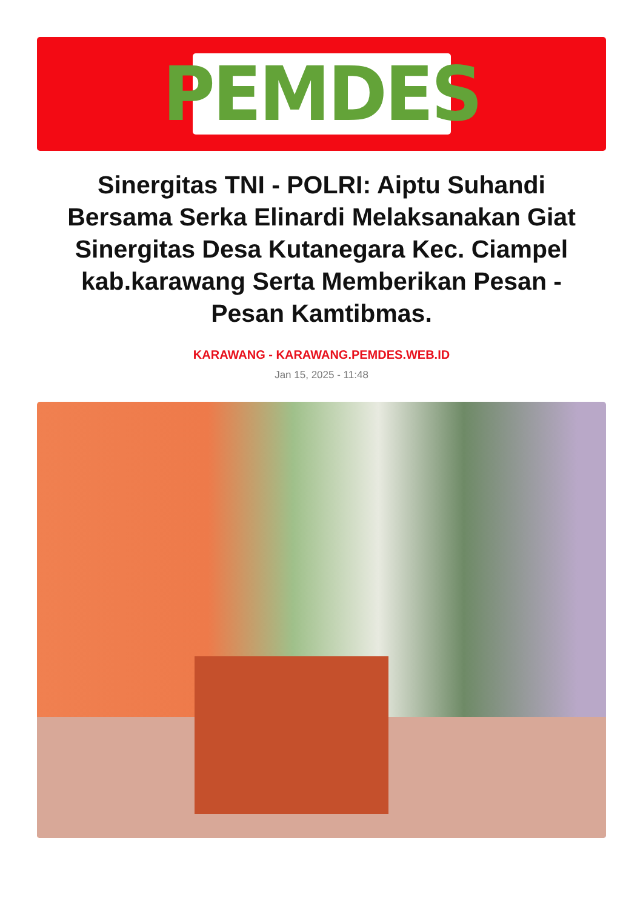PEMDES
Sinergitas TNI - POLRI: Aiptu Suhandi Bersama Serka Elinardi Melaksanakan Giat Sinergitas Desa Kutanegara Kec. Ciampel kab.karawang Serta Memberikan Pesan - Pesan Kamtibmas.
KARAWANG - KARAWANG.PEMDES.WEB.ID
Jan 15, 2025 - 11:48